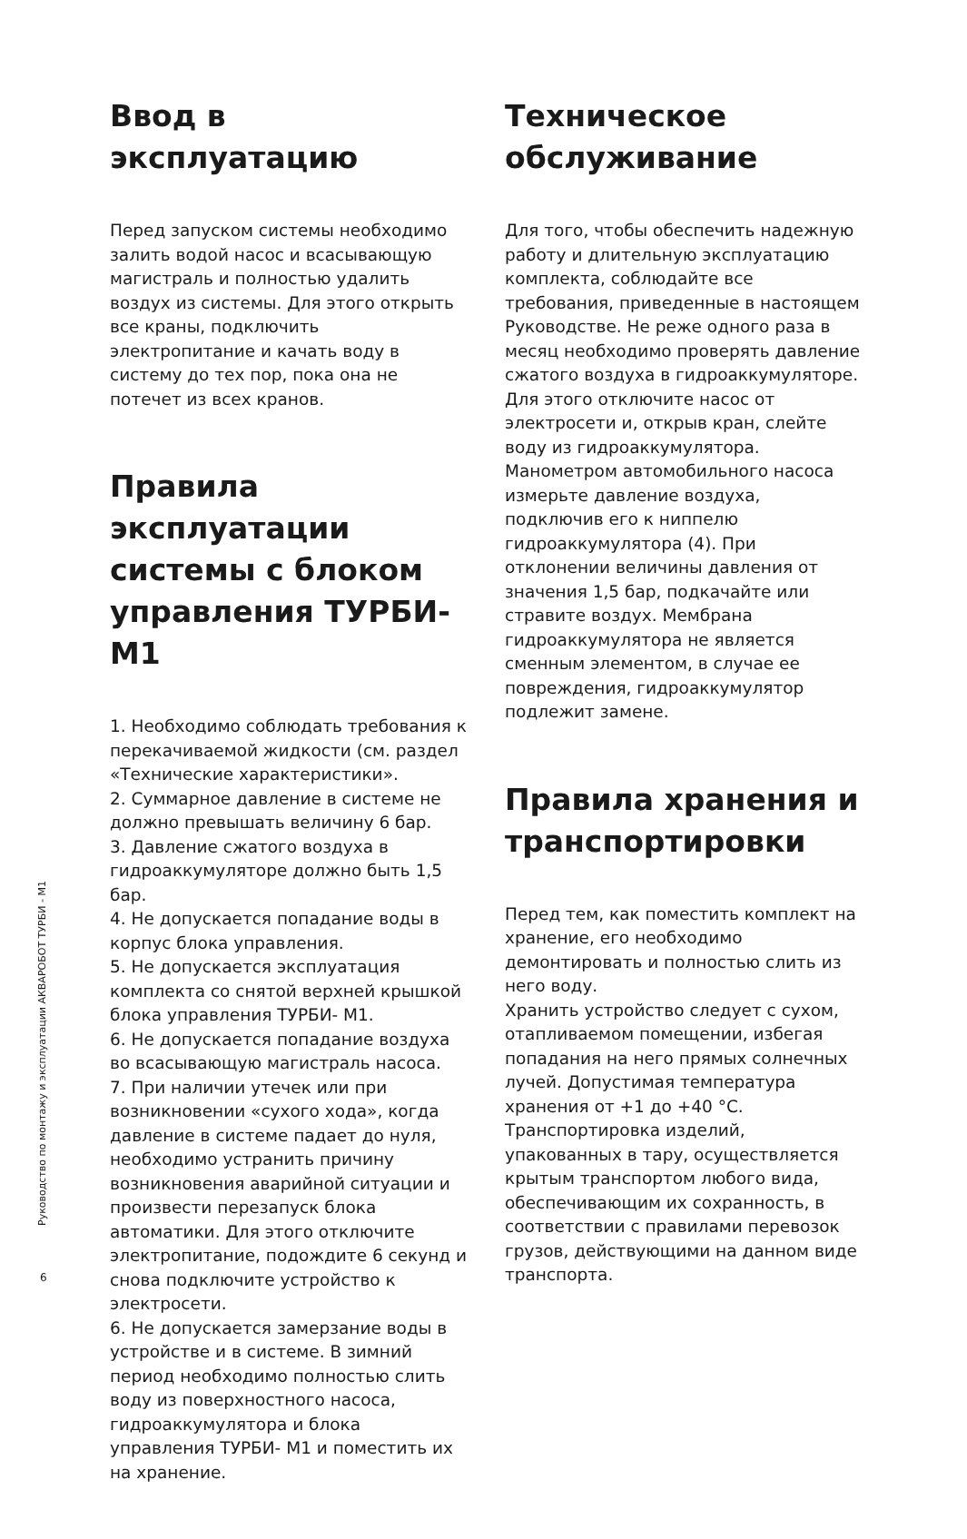Ввод в эксплуатацию
Перед запуском системы необходимо залить водой насос и всасывающую магистраль и полностью удалить воздух из системы. Для этого открыть все краны, подключить электропитание и качать воду в систему до тех пор, пока она не потечет из всех кранов.
Правила эксплуатации системы с блоком управления ТУРБИ-М1
1. Необходимо соблюдать требования к перекачиваемой жидкости (см. раздел «Технические характеристики».
2. Суммарное давление в системе не должно превышать величину 6 бар.
3. Давление сжатого воздуха в гидроаккумуляторе должно быть 1,5 бар.
4. Не допускается попадание воды в корпус блока управления.
5. Не допускается эксплуатация комплекта со снятой верхней крышкой блока управления ТУРБИ- М1.
6. Не допускается попадание воздуха во всасывающую магистраль насоса.
7. При наличии утечек или при возникновении «сухого хода», когда давление в системе падает до нуля, необходимо устранить причину возникновения аварийной ситуации и произвести перезапуск блока автоматики. Для этого отключите электропитание, подождите 6 секунд и снова подключите устройство к электросети.
6. Не допускается замерзание воды в устройстве и в системе. В зимний период необходимо полностью слить воду из поверхностного насоса, гидроаккумулятора и блока управления ТУРБИ- М1 и поместить их на хранение.
Техническое обслуживание
Для того, чтобы обеспечить надежную работу и длительную эксплуатацию комплекта, соблюдайте все требования, приведенные в настоящем Руководстве. Не реже одного раза в месяц необходимо проверять давление сжатого воздуха в гидроаккумуляторе. Для этого отключите насос от электросети и, открыв кран, слейте воду из гидроаккумулятора. Манометром автомобильного насоса измерьте давление воздуха, подключив его к ниппелю гидроаккумулятора (4). При отклонении величины давления от значения 1,5 бар, подкачайте или стравите воздух. Мембрана гидроаккумулятора не является сменным элементом, в случае ее повреждения, гидроаккумулятор подлежит замене.
Правила хранения и транспортировки
Перед тем, как поместить комплект на хранение, его необходимо демонтировать и полностью слить из него воду.
Хранить устройство следует с сухом, отапливаемом помещении, избегая попадания на него прямых солнечных лучей. Допустимая температура хранения от +1 до +40 °С.
Транспортировка изделий, упакованных в тару, осуществляется крытым транспортом любого вида, обеспечивающим их сохранность, в соответствии с правилами перевозок грузов, действующими на данном виде транспорта.
Руководство по монтажу и эксплуатации АКВАРОБОТ ТУРБИ - М1
6